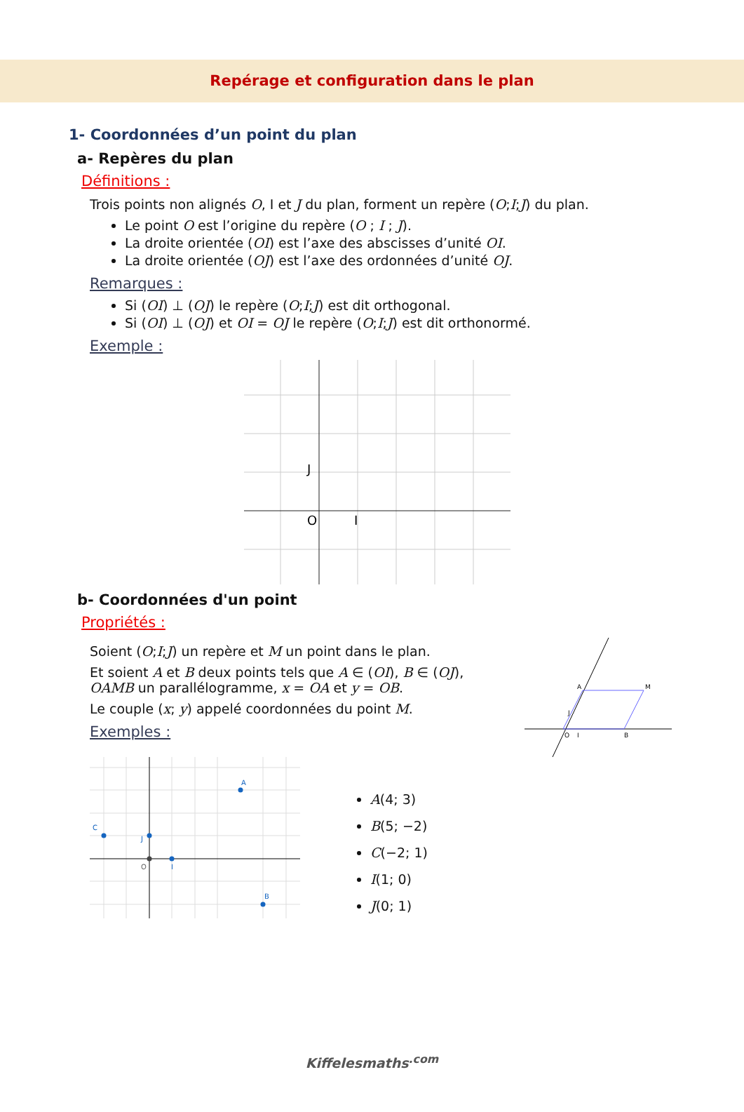Repérage et configuration dans le plan
1- Coordonnées d’un point du plan
a- Repères du plan
Définitions :
Trois points non alignés O, I et J du plan, forment un repère (O;I;J) du plan.
Le point O est l’origine du repère (O ; I ; J).
La droite orientée (OI) est l’axe des abscisses d’unité OI.
La droite orientée (OJ) est l’axe des ordonnées d’unité OJ.
Remarques :
Si (OI) ⊥ (OJ) le repère (O;I;J) est dit orthogonal.
Si (OI) ⊥ (OJ) et OI = OJ le repère (O;I;J) est dit orthonormé.
Exemple :
J
O
I
b- Coordonnées d'un point
Propriétés :
Soient (O;I;J) un repère et M un point dans le plan.
Et soient A et B deux points tels que A ∈ (OI), B ∈ (OJ), OAMB un parallélogramme, x = OA et y = OB.
Le couple (x; y) appelé coordonnées du point M.
Exemples :
A
M
O
I
B
J
A
B
C
J
I
O
A(4; 3)
B(5; −2)
C(−2; 1)
I(1; 0)
J(0; 1)
Kiffelesmaths<sup>.com</sup>